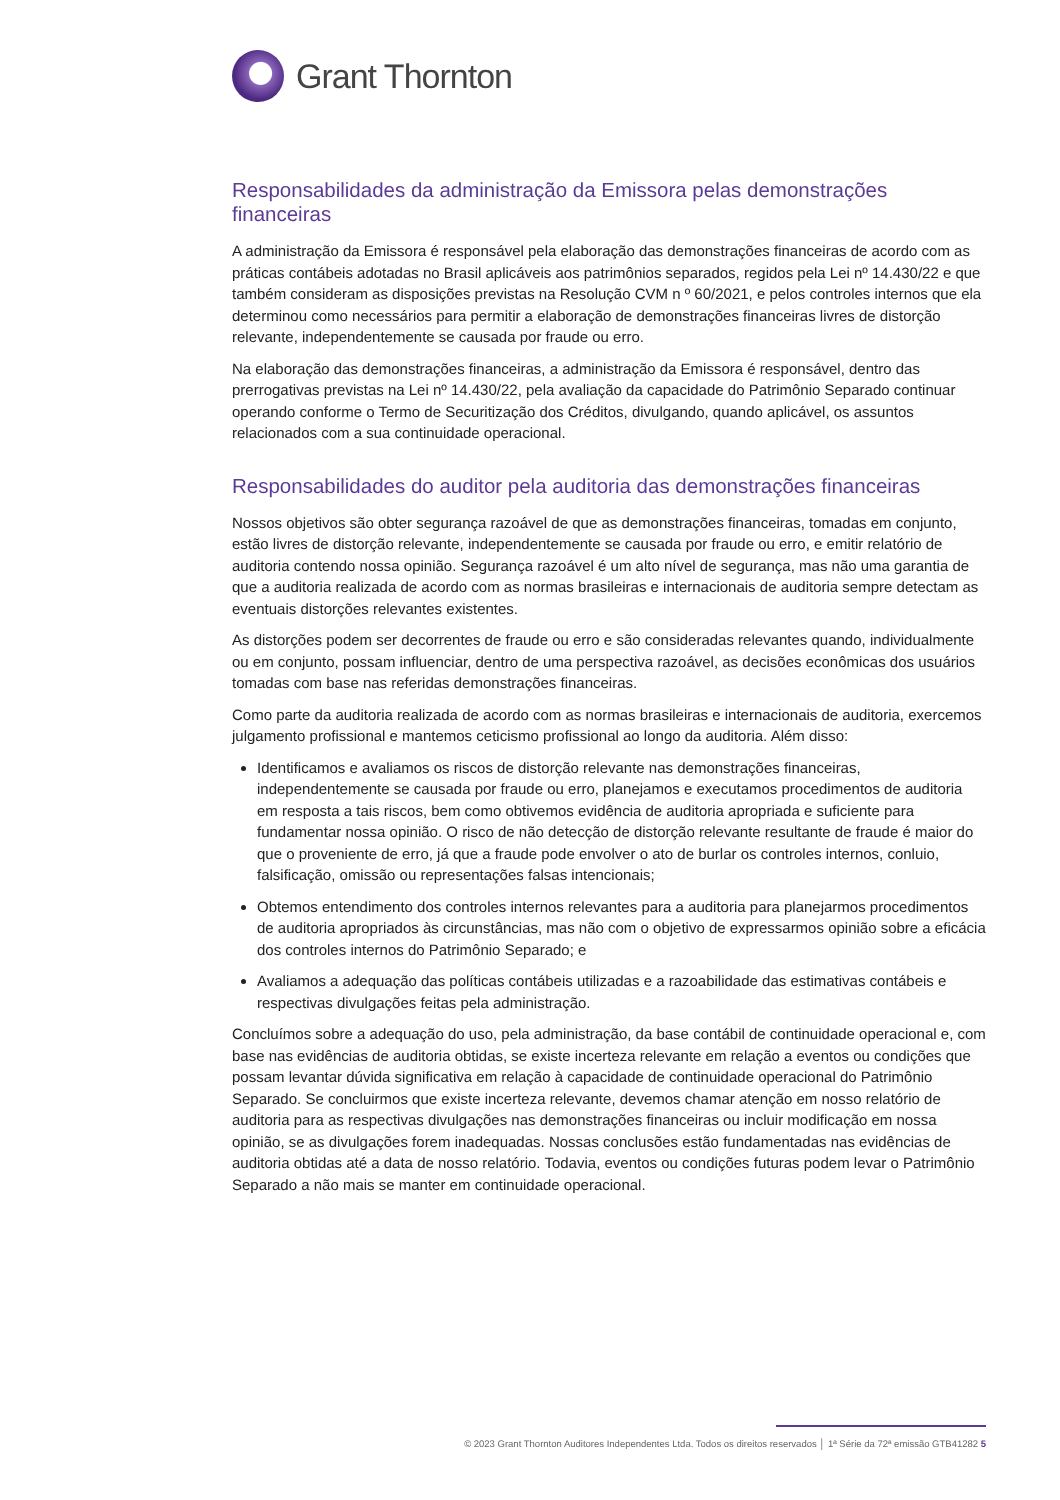Grant Thornton
Responsabilidades da administração da Emissora pelas demonstrações financeiras
A administração da Emissora é responsável pela elaboração das demonstrações financeiras de acordo com as práticas contábeis adotadas no Brasil aplicáveis aos patrimônios separados, regidos pela Lei nº 14.430/22 e que também consideram as disposições previstas na Resolução CVM n º 60/2021, e pelos controles internos que ela determinou como necessários para permitir a elaboração de demonstrações financeiras livres de distorção relevante, independentemente se causada por fraude ou erro.
Na elaboração das demonstrações financeiras, a administração da Emissora é responsável, dentro das prerrogativas previstas na Lei nº 14.430/22, pela avaliação da capacidade do Patrimônio Separado continuar operando conforme o Termo de Securitização dos Créditos, divulgando, quando aplicável, os assuntos relacionados com a sua continuidade operacional.
Responsabilidades do auditor pela auditoria das demonstrações financeiras
Nossos objetivos são obter segurança razoável de que as demonstrações financeiras, tomadas em conjunto, estão livres de distorção relevante, independentemente se causada por fraude ou erro, e emitir relatório de auditoria contendo nossa opinião. Segurança razoável é um alto nível de segurança, mas não uma garantia de que a auditoria realizada de acordo com as normas brasileiras e internacionais de auditoria sempre detectam as eventuais distorções relevantes existentes.
As distorções podem ser decorrentes de fraude ou erro e são consideradas relevantes quando, individualmente ou em conjunto, possam influenciar, dentro de uma perspectiva razoável, as decisões econômicas dos usuários tomadas com base nas referidas demonstrações financeiras.
Como parte da auditoria realizada de acordo com as normas brasileiras e internacionais de auditoria, exercemos julgamento profissional e mantemos ceticismo profissional ao longo da auditoria. Além disso:
Identificamos e avaliamos os riscos de distorção relevante nas demonstrações financeiras, independentemente se causada por fraude ou erro, planejamos e executamos procedimentos de auditoria em resposta a tais riscos, bem como obtivemos evidência de auditoria apropriada e suficiente para fundamentar nossa opinião. O risco de não detecção de distorção relevante resultante de fraude é maior do que o proveniente de erro, já que a fraude pode envolver o ato de burlar os controles internos, conluio, falsificação, omissão ou representações falsas intencionais;
Obtemos entendimento dos controles internos relevantes para a auditoria para planejarmos procedimentos de auditoria apropriados às circunstâncias, mas não com o objetivo de expressarmos opinião sobre a eficácia dos controles internos do Patrimônio Separado; e
Avaliamos a adequação das políticas contábeis utilizadas e a razoabilidade das estimativas contábeis e respectivas divulgações feitas pela administração.
Concluímos sobre a adequação do uso, pela administração, da base contábil de continuidade operacional e, com base nas evidências de auditoria obtidas, se existe incerteza relevante em relação a eventos ou condições que possam levantar dúvida significativa em relação à capacidade de continuidade operacional do Patrimônio Separado. Se concluirmos que existe incerteza relevante, devemos chamar atenção em nosso relatório de auditoria para as respectivas divulgações nas demonstrações financeiras ou incluir modificação em nossa opinião, se as divulgações forem inadequadas. Nossas conclusões estão fundamentadas nas evidências de auditoria obtidas até a data de nosso relatório. Todavia, eventos ou condições futuras podem levar o Patrimônio Separado a não mais se manter em continuidade operacional.
© 2023 Grant Thornton Auditores Independentes Ltda. Todos os direitos reservados │ 1ª Série da 72ª emissão GTB41282 5